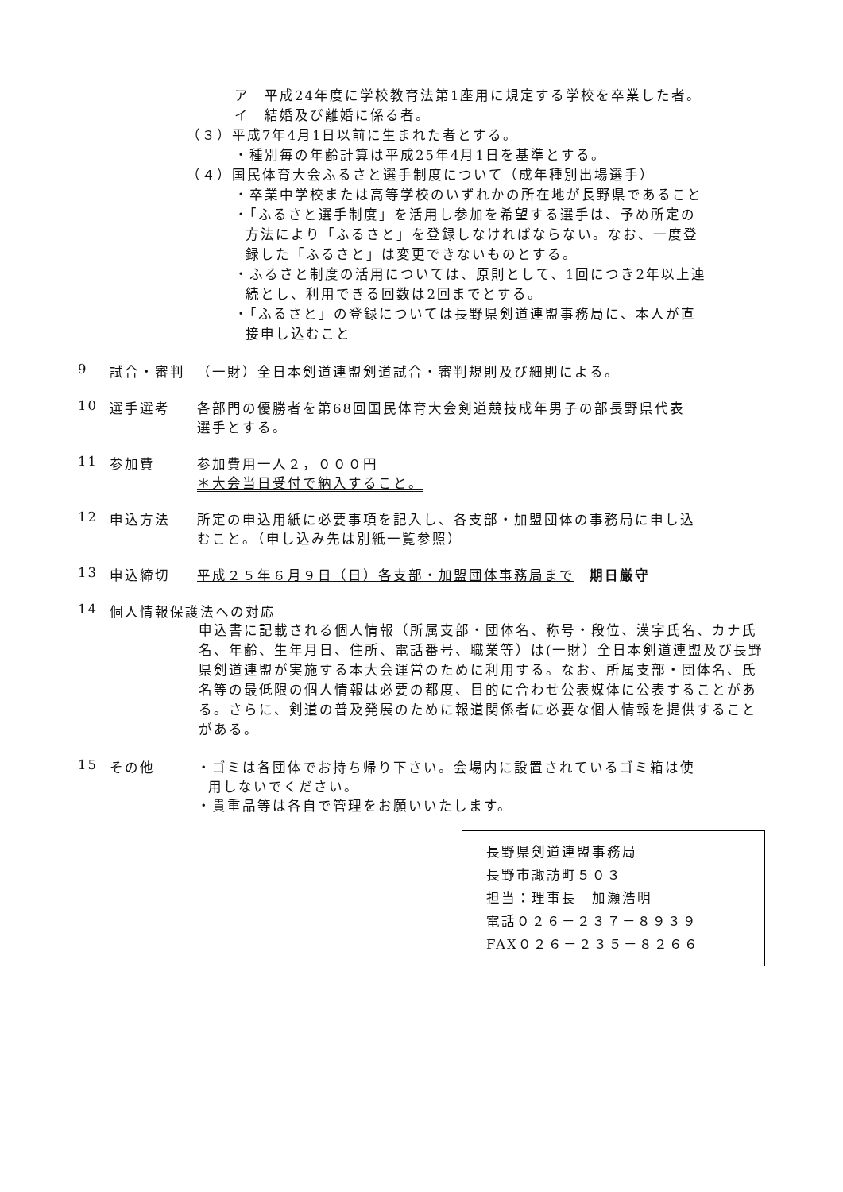ア　平成24年度に学校教育法第1座用に規定する学校を卒業した者。
イ　結婚及び離婚に係る者。
（３）平成7年4月1日以前に生まれた者とする。
・種別毎の年齢計算は平成25年4月1日を基準とする。
（４）国民体育大会ふるさと選手制度について（成年種別出場選手）
・卒業中学校または高等学校のいずれかの所在地が長野県であること
・「ふるさと選手制度」を活用し参加を希望する選手は、予め所定の
方法により「ふるさと」を登録しなければならない。なお、一度登
録した「ふるさと」は変更できないものとする。
・ふるさと制度の活用については、原則として、1回につき2年以上連
続とし、利用できる回数は2回までとする。
・「ふるさと」の登録については長野県剣道連盟事務局に、本人が直
接申し込むこと
9 試合・審判 （一財）全日本剣道連盟剣道試合・審判規則及び細則による。
10 選手選考 各部門の優勝者を第68回国民体育大会剣道競技成年男子の部長野県代表
選手とする。
11 参加費 参加費用一人２，０００円
＊大会当日受付で納入すること。
12 申込方法 所定の申込用紙に必要事項を記入し、各支部・加盟団体の事務局に申し込
むこと。（申し込み先は別紙一覧参照）
13 申込締切 平成２５年６月９日（日）各支部・加盟団体事務局まで　期日厳守
14 個人情報保護法への対応
申込書に記載される個人情報（所属支部・団体名、称号・段位、漢字氏名、カナ氏名、年齢、生年月日、住所、電話番号、職業等）は(一財）全日本剣道連盟及び長野県剣道連盟が実施する本大会運営のために利用する。なお、所属支部・団体名、氏名等の最低限の個人情報は必要の都度、目的に合わせ公表媒体に公表することがある。さらに、剣道の普及発展のために報道関係者に必要な個人情報を提供することがある。
15 その他 ・ゴミは各団体でお持ち帰り下さい。会場内に設置されているゴミ箱は使
用しないでください。
・貴重品等は各自で管理をお願いいたします。
長野県剣道連盟事務局
長野市諏訪町５０３
担当：理事長　加瀬浩明
電話０２６－２３７－８９３９
FAX０２６－２３５－８２６６